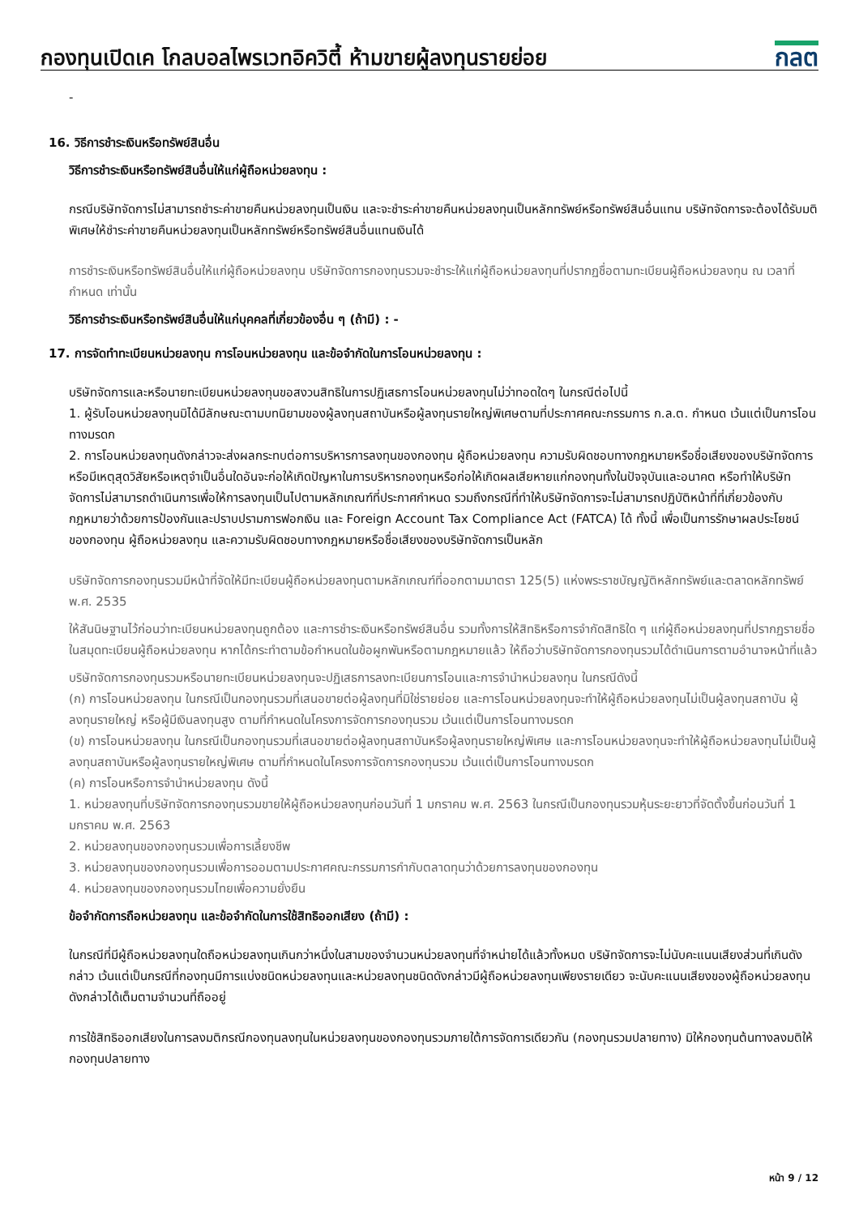กองทุนเปิดเค โกลบอลไพรเวทอิควิตี้ ห้ามขายผู้ลงทุนรายย่อย
กลต
-
16. วิธีการชำระเงินหรือทรัพย์สินอื่น
วิธีการชำระเงินหรือทรัพย์สินอื่นให้แก่ผู้ถือหน่วยลงทุน :
กรณีบริษัทจัดการไม่สามารถชำระค่าขายคืนหน่วยลงทุนเป็นเงิน และจะชำระค่าขายคืนหน่วยลงทุนเป็นหลักทรัพย์หรือทรัพย์สินอื่นแทน บริษัทจัดการจะต้องได้รับมติพิเศษให้ชำระค่าขายคืนหน่วยลงทุนเป็นหลักทรัพย์หรือทรัพย์สินอื่นแทนเงินได้
การชำระเงินหรือทรัพย์สินอื่นให้แก่ผู้ถือหน่วยลงทุน บริษัทจัดการกองทุนรวมจะชำระให้แก่ผู้ถือหน่วยลงทุนที่ปรากฏชื่อตามทะเบียนผู้ถือหน่วยลงทุน ณ เวลาที่กำหนด เท่านั้น
วิธีการชำระเงินหรือทรัพย์สินอื่นให้แก่บุคคลที่เกี่ยวข้องอื่น ๆ (ถ้ามี) : -
17. การจัดทำทะเบียนหน่วยลงทุน การโอนหน่วยลงทุน และข้อจำกัดในการโอนหน่วยลงทุน :
บริษัทจัดการและหรือนายทะเบียนหน่วยลงทุนขอสงวนสิทธิในการปฏิเสธการโอนหน่วยลงทุนไม่ว่าทอดใดๆ ในกรณีต่อไปนี้
1. ผู้รับโอนหน่วยลงทุนมิได้มีลักษณะตามบทนิยามของผู้ลงทุนสถาบันหรือผู้ลงทุนรายใหญ่พิเศษตามที่ประกาศคณะกรรมการ ก.ล.ต. กำหนด เว้นแต่เป็นการโอนทางมรดก
2. การโอนหน่วยลงทุนดังกล่าวจะส่งผลกระทบต่อการบริหารการลงทุนของกองทุน ผู้ถือหน่วยลงทุน ความรับผิดชอบทางกฎหมายหรือชื่อเสียงของบริษัทจัดการ หรือมีเหตุสุดวิสัยหรือเหตุจำเป็นอื่นใดอันจะก่อให้เกิดปัญหาในการบริหารกองทุนหรือก่อให้เกิดผลเสียหายแก่กองทุนทั้งในปัจจุบันและอนาคต หรือทำให้บริษัทจัดการไม่สามารถดำเนินการเพื่อให้การลงทุนเป็นไปตามหลักเกณฑ์ที่ประกาศกำหนด รวมถึงกรณีที่ทำให้บริษัทจัดการจะไม่สามารถปฏิบัติหน้าที่ที่เกี่ยวข้องกับกฎหมายว่าด้วยการป้องกันและปราบปรามการฟอกเงิน และ Foreign Account Tax Compliance Act (FATCA) ได้ ทั้งนี้ เพื่อเป็นการรักษาผลประโยชน์ของกองทุน ผู้ถือหน่วยลงทุน และความรับผิดชอบทางกฎหมายหรือชื่อเสียงของบริษัทจัดการเป็นหลัก
บริษัทจัดการกองทุนรวมมีหน้าที่จัดให้มีทะเบียนผู้ถือหน่วยลงทุนตามหลักเกณฑ์ที่ออกตามมาตรา 125(5) แห่งพระราชบัญญัติหลักทรัพย์และตลาดหลักทรัพย์ พ.ศ. 2535
ให้สันนิษฐานไว้ก่อนว่าทะเบียนหน่วยลงทุนถูกต้อง และการชำระเงินหรือทรัพย์สินอื่น รวมทั้งการให้สิทธิหรือการจำกัดสิทธิใด ๆ แก่ผู้ถือหน่วยลงทุนที่ปรากฏรายชื่อในสมุดทะเบียนผู้ถือหน่วยลงทุน หากได้กระทำตามข้อกำหนดในข้อผูกพันหรือตามกฎหมายแล้ว ให้ถือว่าบริษัทจัดการกองทุนรวมได้ดำเนินการตามอำนาจหน้าที่แล้ว
บริษัทจัดการกองทุนรวมหรือนายทะเบียนหน่วยลงทุนจะปฏิเสธการลงทะเบียนการโอนและการจำนำหน่วยลงทุน ในกรณีดังนี้
(ก) การโอนหน่วยลงทุน ในกรณีเป็นกองทุนรวมที่เสนอขายต่อผู้ลงทุนที่มิใช่รายย่อย และการโอนหน่วยลงทุนจะทำให้ผู้ถือหน่วยลงทุนไม่เป็นผู้ลงทุนสถาบัน ผู้ลงทุนรายใหญ่ หรือผู้มีเงินลงทุนสูง ตามที่กำหนดในโครงการจัดการกองทุนรวม เว้นแต่เป็นการโอนทางมรดก
(ข) การโอนหน่วยลงทุน ในกรณีเป็นกองทุนรวมที่เสนอขายต่อผู้ลงทุนสถาบันหรือผู้ลงทุนรายใหญ่พิเศษ และการโอนหน่วยลงทุนจะทำให้ผู้ถือหน่วยลงทุนไม่เป็นผู้ลงทุนสถาบันหรือผู้ลงทุนรายใหญ่พิเศษ ตามที่กำหนดในโครงการจัดการกองทุนรวม เว้นแต่เป็นการโอนทางมรดก
(ค) การโอนหรือการจำนำหน่วยลงทุน ดังนี้
1. หน่วยลงทุนที่บริษัทจัดการกองทุนรวมขายให้ผู้ถือหน่วยลงทุนก่อนวันที่ 1 มกราคม พ.ศ. 2563 ในกรณีเป็นกองทุนรวมหุ้นระยะยาวที่จัดตั้งขึ้นก่อนวันที่ 1 มกราคม พ.ศ. 2563
2. หน่วยลงทุนของกองทุนรวมเพื่อการเลี้ยงชีพ
3. หน่วยลงทุนของกองทุนรวมเพื่อการออมตามประกาศคณะกรรมการกำกับตลาดทุนว่าด้วยการลงทุนของกองทุน
4. หน่วยลงทุนของกองทุนรวมไทยเพื่อความยั่งยืน
ข้อจำกัดการถือหน่วยลงทุน และข้อจำกัดในการใช้สิทธิออกเสียง (ถ้ามี) :
ในกรณีที่มีผู้ถือหน่วยลงทุนใดถือหน่วยลงทุนเกินกว่าหนึ่งในสามของจำนวนหน่วยลงทุนที่จำหน่ายได้แล้วทั้งหมด บริษัทจัดการจะไม่นับคะแนนเสียงส่วนที่เกินดังกล่าว เว้นแต่เป็นกรณีที่กองทุนมีการแบ่งชนิดหน่วยลงทุนและหน่วยลงทุนชนิดดังกล่าวมีผู้ถือหน่วยลงทุนเพียงรายเดียว จะนับคะแนนเสียงของผู้ถือหน่วยลงทุนดังกล่าวได้เต็มตามจำนวนที่ถืออยู่
การใช้สิทธิออกเสียงในการลงมติกรณีกองทุนลงทุนในหน่วยลงทุนของกองทุนรวมภายใต้การจัดการเดียวกัน (กองทุนรวมปลายทาง) มิให้กองทุนต้นทางลงมติให้กองทุนปลายทาง
หน้า 9 / 12